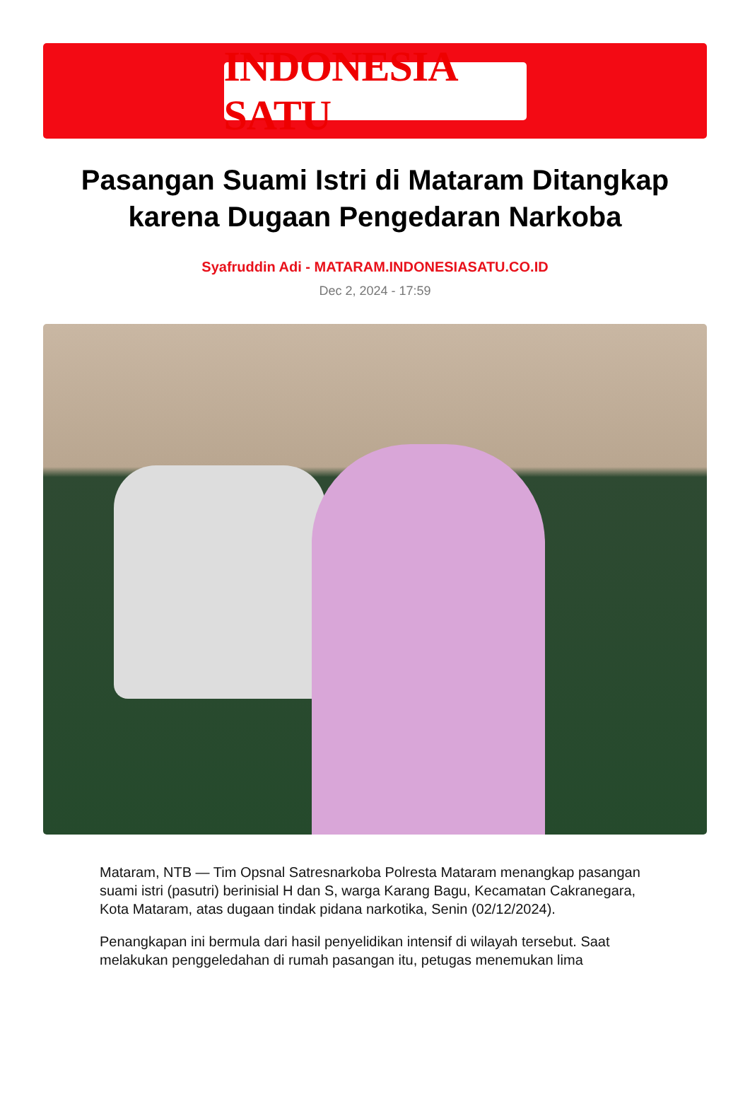INDONESIA SATU
Pasangan Suami Istri di Mataram Ditangkap karena Dugaan Pengedaran Narkoba
Syafruddin Adi - MATARAM.INDONESIASATU.CO.ID
Dec 2, 2024 - 17:59
Mataram, NTB — Tim Opsnal Satresnarkoba Polresta Mataram menangkap pasangan suami istri (pasutri) berinisial H dan S, warga Karang Bagu, Kecamatan Cakranegara, Kota Mataram, atas dugaan tindak pidana narkotika, Senin (02/12/2024).
Penangkapan ini bermula dari hasil penyelidikan intensif di wilayah tersebut. Saat melakukan penggeledahan di rumah pasangan itu, petugas menemukan lima